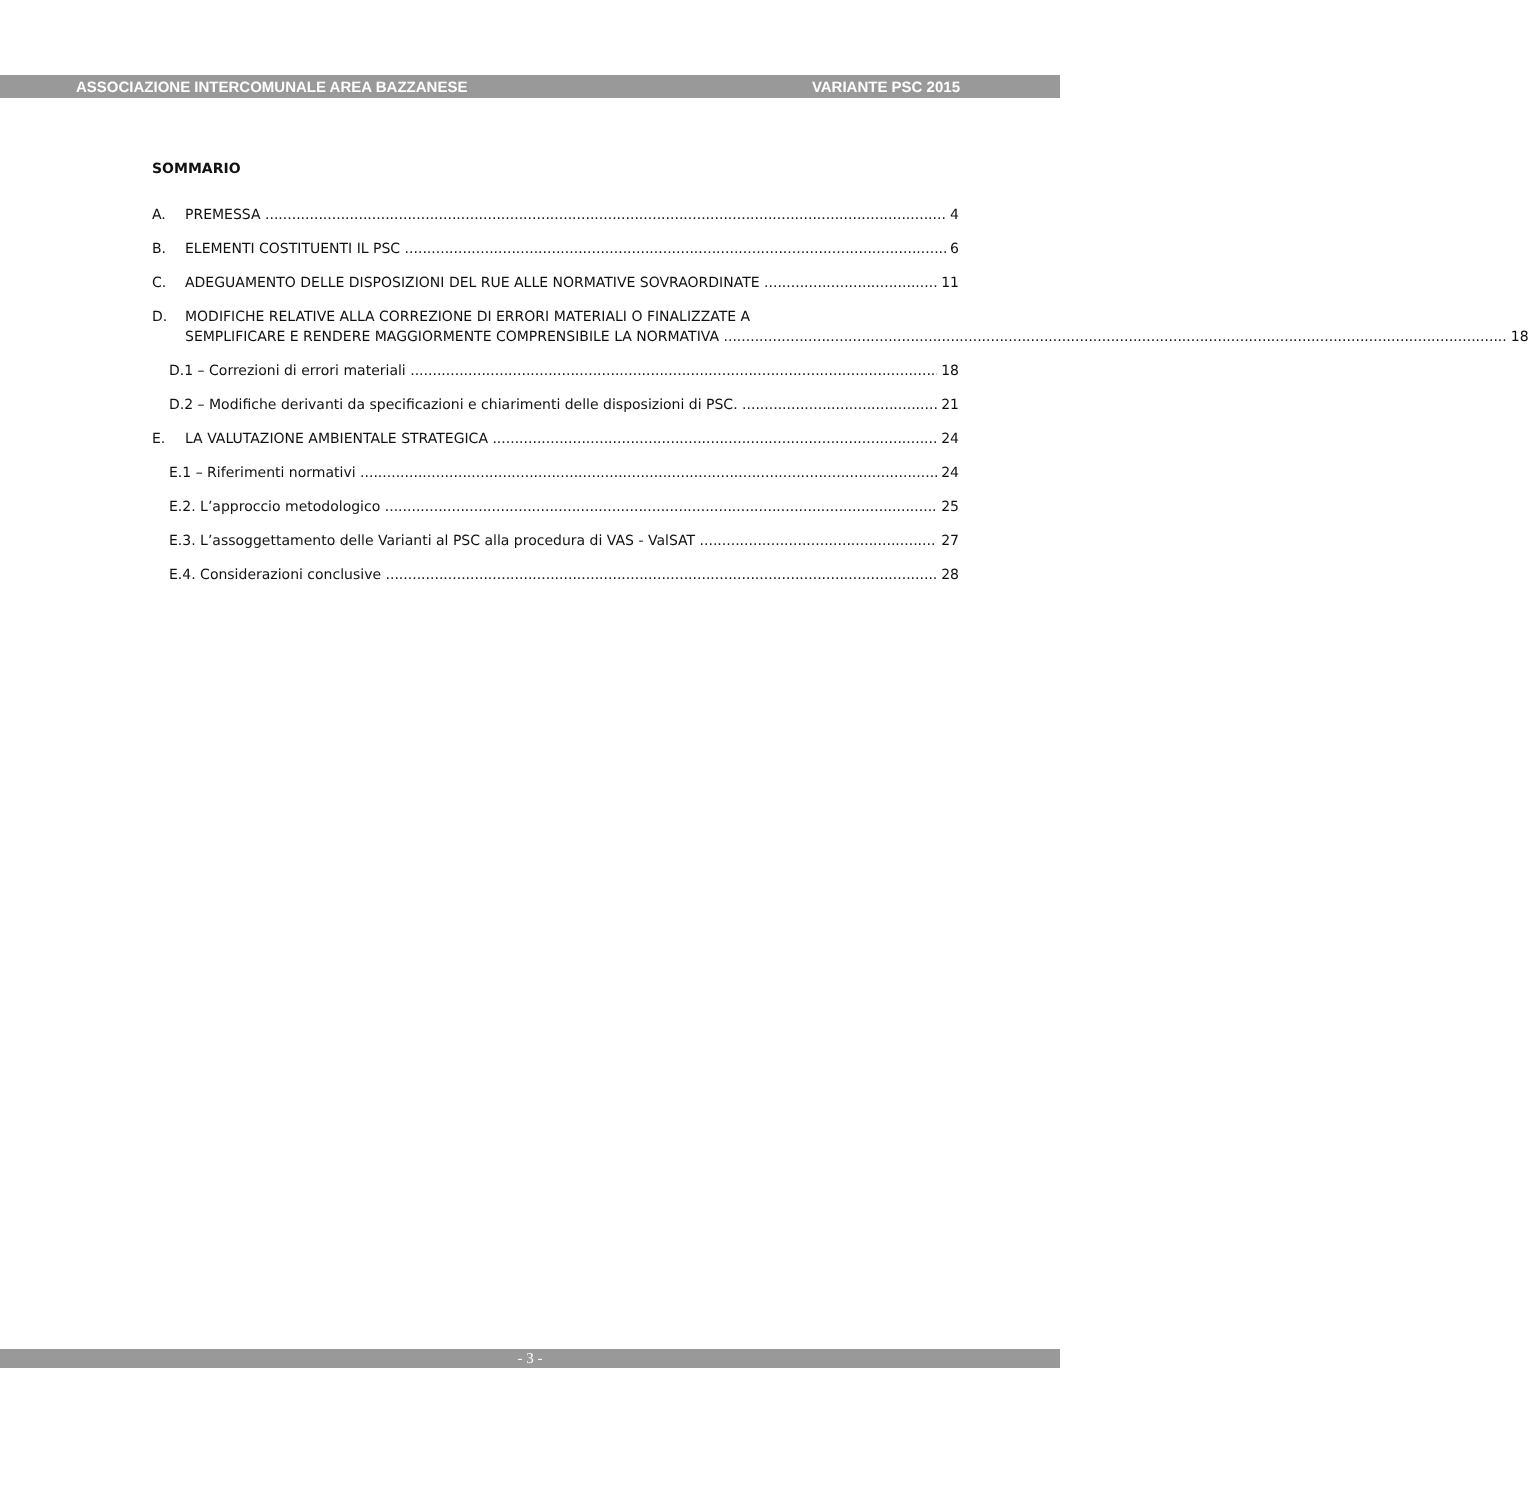ASSOCIAZIONE INTERCOMUNALE AREA BAZZANESE VARIANTE PSC 2015
SOMMARIO
A. PREMESSA 4
B. ELEMENTI COSTITUENTI IL PSC 6
C. ADEGUAMENTO DELLE DISPOSIZIONI DEL RUE ALLE NORMATIVE SOVRAORDINATE 11
D. MODIFICHE RELATIVE ALLA CORREZIONE DI ERRORI MATERIALI O FINALIZZATE A
SEMPLIFICARE E RENDERE MAGGIORMENTE COMPRENSIBILE LA NORMATIVA 18
D.1 – Correzioni di errori materiali 18
D.2 – Modifiche derivanti da specificazioni e chiarimenti delle disposizioni di PSC. 21
E. LA VALUTAZIONE AMBIENTALE STRATEGICA 24
E.1 – Riferimenti normativi 24
E.2. L’approccio metodologico 25
E.3. L’assoggettamento delle Varianti al PSC alla procedura di VAS - ValSAT 27
E.4. Considerazioni conclusive 28
- 3 -